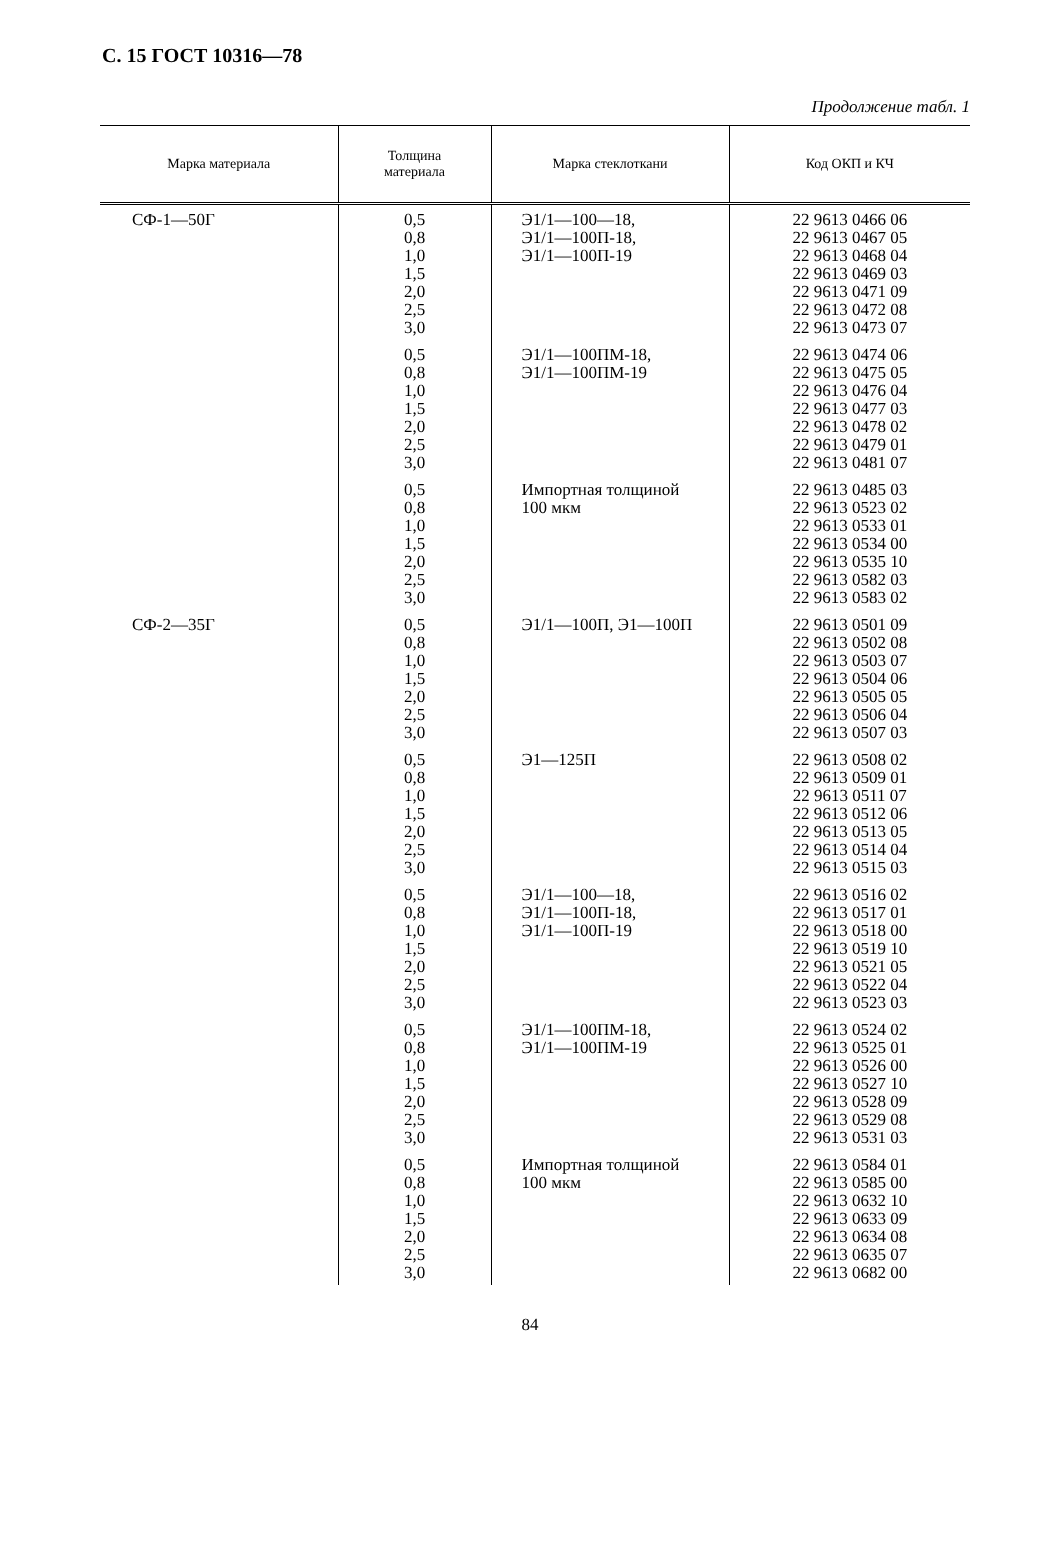С. 15 ГОСТ 10316—78
Продолжение табл. 1
| Марка материала | Толщина материала | Марка стеклоткани | Код ОКП и КЧ |
| --- | --- | --- | --- |
| СФ-1—50Г | 0,5 0,8 1,0 1,5 2,0 2,5 3,0 | Э1/1—100—18, Э1/1—100П-18, Э1/1—100П-19 | 22 9613 0466 06 22 9613 0467 05 22 9613 0468 04 22 9613 0469 03 22 9613 0471 09 22 9613 0472 08 22 9613 0473 07 |
| | 0,5 0,8 1,0 1,5 2,0 2,5 3,0 | Э1/1—100ПМ-18, Э1/1—100ПМ-19 | 22 9613 0474 06 22 9613 0475 05 22 9613 0476 04 22 9613 0477 03 22 9613 0478 02 22 9613 0479 01 22 9613 0481 07 |
| | 0,5 0,8 1,0 1,5 2,0 2,5 3,0 | Импортная толщиной 100 мкм | 22 9613 0485 03 22 9613 0523 02 22 9613 0533 01 22 9613 0534 00 22 9613 0535 10 22 9613 0582 03 22 9613 0583 02 |
| СФ-2—35Г | 0,5 0,8 1,0 1,5 2,0 2,5 3,0 | Э1/1—100П, Э1—100П | 22 9613 0501 09 22 9613 0502 08 22 9613 0503 07 22 9613 0504 06 22 9613 0505 05 22 9613 0506 04 22 9613 0507 03 |
| | 0,5 0,8 1,0 1,5 2,0 2,5 3,0 | Э1—125П | 22 9613 0508 02 22 9613 0509 01 22 9613 0511 07 22 9613 0512 06 22 9613 0513 05 22 9613 0514 04 22 9613 0515 03 |
| | 0,5 0,8 1,0 1,5 2,0 2,5 3,0 | Э1/1—100—18, Э1/1—100П-18, Э1/1—100П-19 | 22 9613 0516 02 22 9613 0517 01 22 9613 0518 00 22 9613 0519 10 22 9613 0521 05 22 9613 0522 04 22 9613 0523 03 |
| | 0,5 0,8 1,0 1,5 2,0 2,5 3,0 | Э1/1—100ПМ-18, Э1/1—100ПМ-19 | 22 9613 0524 02 22 9613 0525 01 22 9613 0526 00 22 9613 0527 10 22 9613 0528 09 22 9613 0529 08 22 9613 0531 03 |
| | 0,5 0,8 1,0 1,5 2,0 2,5 3,0 | Импортная толщиной 100 мкм | 22 9613 0584 01 22 9613 0585 00 22 9613 0632 10 22 9613 0633 09 22 9613 0634 08 22 9613 0635 07 22 9613 0682 00 |
84